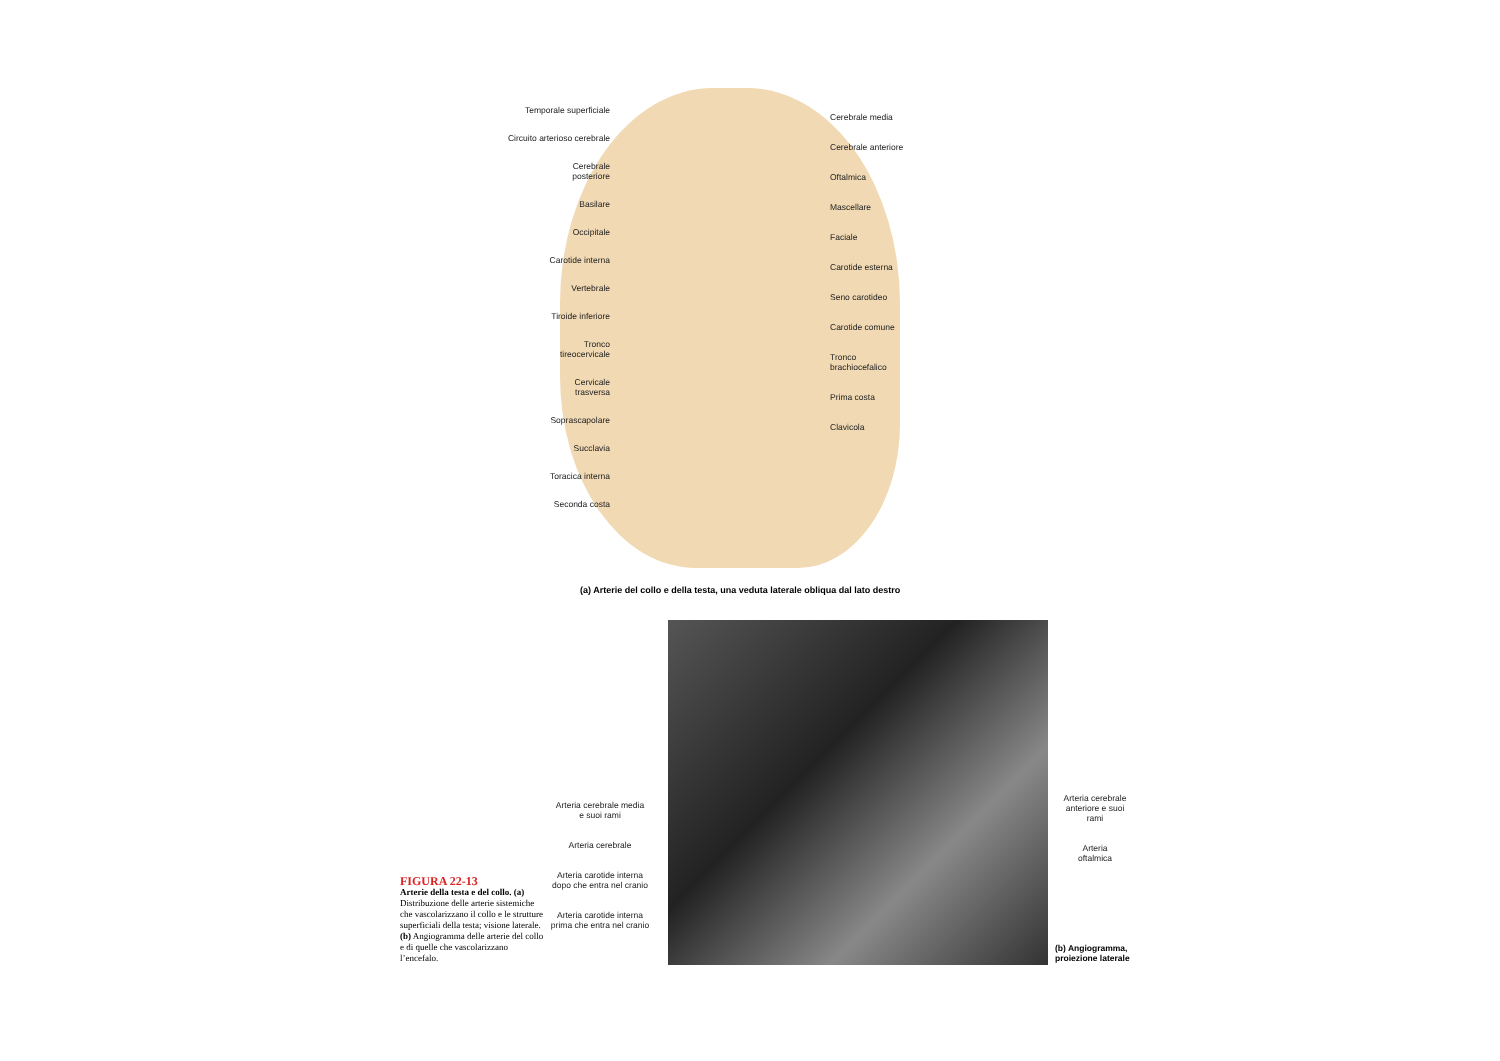Temporale superficiale
Circuito arterioso cerebrale
Cerebrale
posteriore
Basilare
Occipitale
Carotide interna
Vertebrale
Tiroide inferiore
Tronco
tireocervicale
Cervicale
trasversa
Soprascapolare
Succlavia
Toracica interna
Seconda costa
Cerebrale media
Cerebrale anteriore
Oftalmica
Mascellare
Faciale
Carotide esterna
Seno carotideo
Carotide comune
Tronco
brachiocefalico
Prima costa
Clavicola
(a) Arterie del collo e della testa, una veduta laterale obliqua dal lato destro
Arteria cerebrale media
e suoi rami
Arteria cerebrale
Arteria carotide interna
dopo che entra nel cranio
Arteria carotide interna
prima che entra nel cranio
Arteria cerebrale
anteriore e suoi
rami
Arteria
oftalmica
FIGURA 22-13
Arterie della testa e del collo. (a) Distribuzione delle arterie sistemiche che vascolarizzano il collo e le strutture superficiali della testa; visione laterale. (b) Angiogramma delle arterie del collo e di quelle che vascolarizzano l’encefalo.
(b) Angiogramma,
proiezione laterale